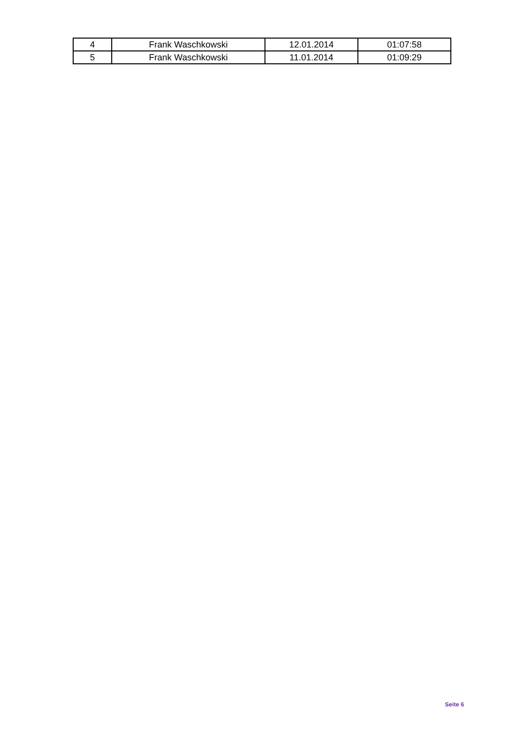| 4 | Frank Waschkowski | 12.01.2014 | 01:07:58 |
| 5 | Frank Waschkowski | 11.01.2014 | 01:09:29 |
Seite 6